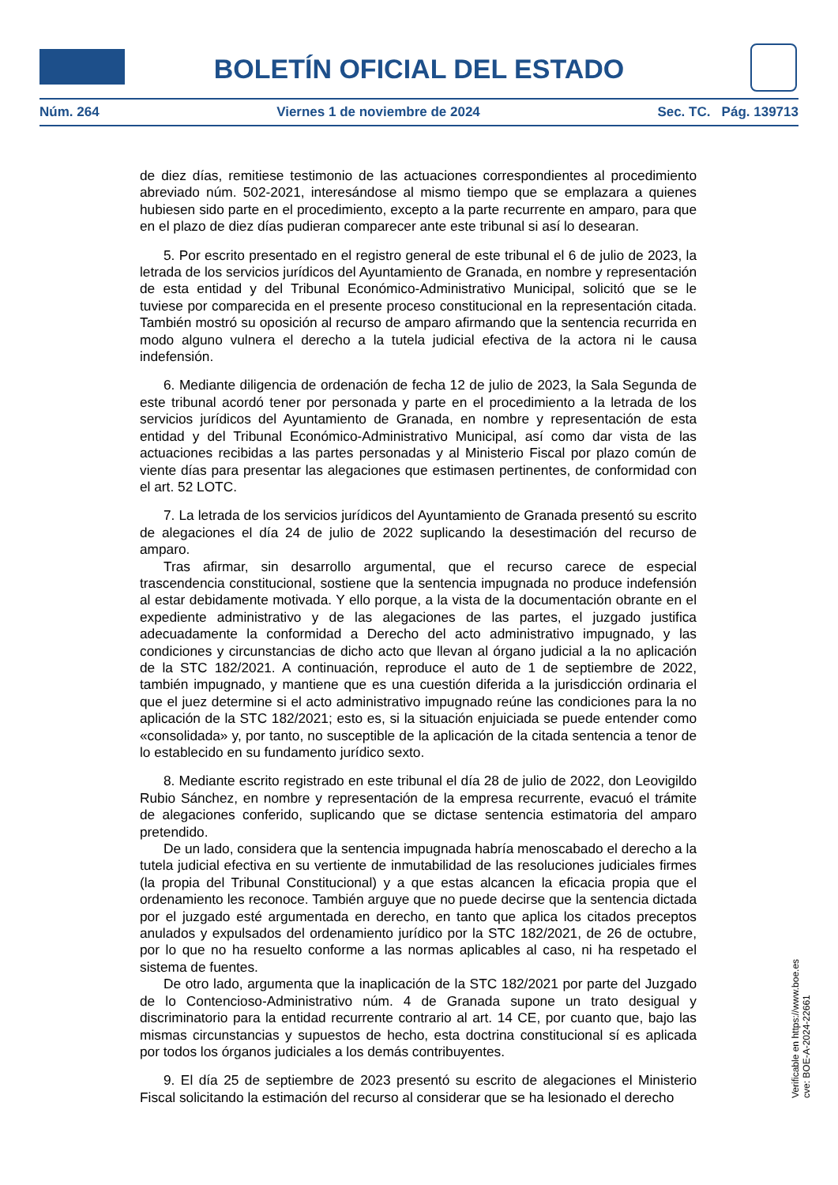BOLETÍN OFICIAL DEL ESTADO
Núm. 264 Viernes 1 de noviembre de 2024 Sec. TC. Pág. 139713
de diez días, remitiese testimonio de las actuaciones correspondientes al procedimiento abreviado núm. 502-2021, interesándose al mismo tiempo que se emplazara a quienes hubiesen sido parte en el procedimiento, excepto a la parte recurrente en amparo, para que en el plazo de diez días pudieran comparecer ante este tribunal si así lo desearan.
5. Por escrito presentado en el registro general de este tribunal el 6 de julio de 2023, la letrada de los servicios jurídicos del Ayuntamiento de Granada, en nombre y representación de esta entidad y del Tribunal Económico-Administrativo Municipal, solicitó que se le tuviese por comparecida en el presente proceso constitucional en la representación citada. También mostró su oposición al recurso de amparo afirmando que la sentencia recurrida en modo alguno vulnera el derecho a la tutela judicial efectiva de la actora ni le causa indefensión.
6. Mediante diligencia de ordenación de fecha 12 de julio de 2023, la Sala Segunda de este tribunal acordó tener por personada y parte en el procedimiento a la letrada de los servicios jurídicos del Ayuntamiento de Granada, en nombre y representación de esta entidad y del Tribunal Económico-Administrativo Municipal, así como dar vista de las actuaciones recibidas a las partes personadas y al Ministerio Fiscal por plazo común de viente días para presentar las alegaciones que estimasen pertinentes, de conformidad con el art. 52 LOTC.
7. La letrada de los servicios jurídicos del Ayuntamiento de Granada presentó su escrito de alegaciones el día 24 de julio de 2022 suplicando la desestimación del recurso de amparo.
Tras afirmar, sin desarrollo argumental, que el recurso carece de especial trascendencia constitucional, sostiene que la sentencia impugnada no produce indefensión al estar debidamente motivada. Y ello porque, a la vista de la documentación obrante en el expediente administrativo y de las alegaciones de las partes, el juzgado justifica adecuadamente la conformidad a Derecho del acto administrativo impugnado, y las condiciones y circunstancias de dicho acto que llevan al órgano judicial a la no aplicación de la STC 182/2021. A continuación, reproduce el auto de 1 de septiembre de 2022, también impugnado, y mantiene que es una cuestión diferida a la jurisdicción ordinaria el que el juez determine si el acto administrativo impugnado reúne las condiciones para la no aplicación de la STC 182/2021; esto es, si la situación enjuiciada se puede entender como «consolidada» y, por tanto, no susceptible de la aplicación de la citada sentencia a tenor de lo establecido en su fundamento jurídico sexto.
8. Mediante escrito registrado en este tribunal el día 28 de julio de 2022, don Leovigildo Rubio Sánchez, en nombre y representación de la empresa recurrente, evacuó el trámite de alegaciones conferido, suplicando que se dictase sentencia estimatoria del amparo pretendido.
De un lado, considera que la sentencia impugnada habría menoscabado el derecho a la tutela judicial efectiva en su vertiente de inmutabilidad de las resoluciones judiciales firmes (la propia del Tribunal Constitucional) y a que estas alcancen la eficacia propia que el ordenamiento les reconoce. También arguye que no puede decirse que la sentencia dictada por el juzgado esté argumentada en derecho, en tanto que aplica los citados preceptos anulados y expulsados del ordenamiento jurídico por la STC 182/2021, de 26 de octubre, por lo que no ha resuelto conforme a las normas aplicables al caso, ni ha respetado el sistema de fuentes.
De otro lado, argumenta que la inaplicación de la STC 182/2021 por parte del Juzgado de lo Contencioso-Administrativo núm. 4 de Granada supone un trato desigual y discriminatorio para la entidad recurrente contrario al art. 14 CE, por cuanto que, bajo las mismas circunstancias y supuestos de hecho, esta doctrina constitucional sí es aplicada por todos los órganos judiciales a los demás contribuyentes.
9. El día 25 de septiembre de 2023 presentó su escrito de alegaciones el Ministerio Fiscal solicitando la estimación del recurso al considerar que se ha lesionado el derecho
Verificable en https://www.boe.es
cve: BOE-A-2024-22661